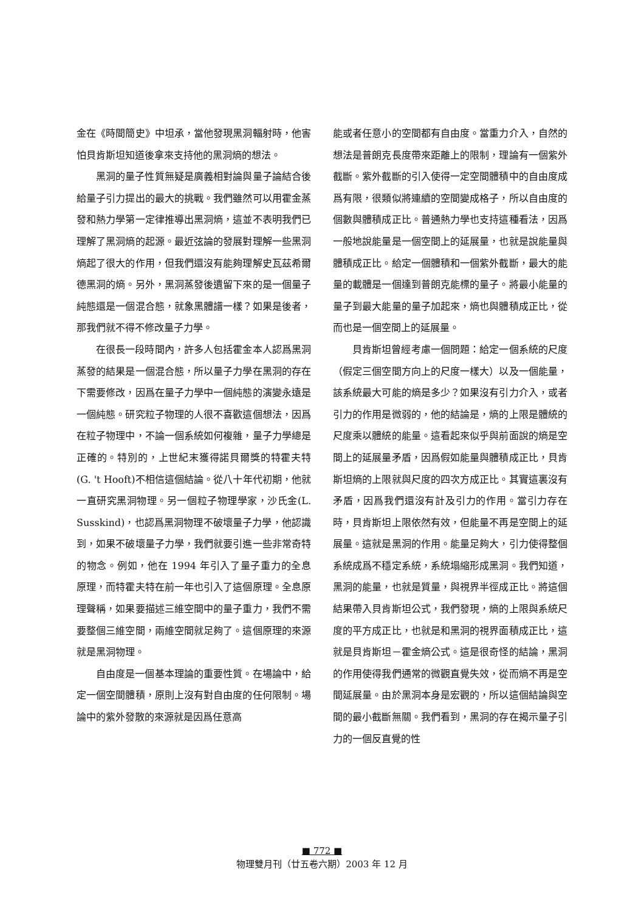金在《時間簡史》中坦承，當他發現黑洞輻射時，他害怕貝肯斯坦知道後拿來支持他的黑洞熵的想法。
黑洞的量子性質無疑是廣義相對論與量子論結合後給量子引力提出的最大的挑戰。我們雖然可以用霍金蒸發和熱力學第一定律推導出黑洞熵，這並不表明我們已理解了黑洞熵的起源。最近弦論的發展對理解一些黑洞熵起了很大的作用，但我們還沒有能夠理解史瓦茲希爾德黑洞的熵。另外，黑洞蒸發後遺留下來的是一個量子純態還是一個混合態，就象黑體譜一樣？如果是後者，那我們就不得不修改量子力學。
在很長一段時間內，許多人包括霍金本人認爲黑洞蒸發的結果是一個混合態，所以量子力學在黑洞的存在下需要修改，因爲在量子力學中一個純態的演變永遠是一個純態。研究粒子物理的人很不喜歡這個想法，因爲在粒子物理中，不論一個系統如何複雜，量子力學總是正確的。特別的，上世紀末獲得諾貝爾獎的特霍夫特(G. 't Hooft)不相信這個結論。從八十年代初期，他就一直研究黑洞物理。另一個粒子物理學家，沙氏金(L. Susskind)，也認爲黑洞物理不破壞量子力學，他認識到，如果不破壞量子力學，我們就要引進一些非常奇特的物念。例如，他在 1994 年引入了量子重力的全息原理，而特霍夫特在前一年也引入了這個原理。全息原理聲稱，如果要描述三維空間中的量子重力，我們不需要整個三維空間，兩維空間就足夠了。這個原理的來源就是黑洞物理。
自由度是一個基本理論的重要性質。在場論中，給定一個空間體積，原則上沒有對自由度的任何限制。場論中的紫外發散的來源就是因爲任意高
能或者任意小的空間都有自由度。當重力介入，自然的想法是普朗克長度帶來距離上的限制，理論有一個紫外截斷。紫外截斷的引入使得一定空間體積中的自由度成爲有限，很類似將連續的空間變成格子，所以自由度的個數與體積成正比。普通熱力學也支持這種看法，因爲一般地說能量是一個空間上的延展量，也就是說能量與體積成正比。給定一個體積和一個紫外截斷，最大的能量的載體是一個達到普朗克能標的量子。將最小能量的量子到最大能量的量子加起來，熵也與體積成正比，從而也是一個空間上的延展量。
貝肯斯坦曾經考慮一個問題：給定一個系統的尺度（假定三個空間方向上的尺度一樣大）以及一個能量，該系統最大可能的熵是多少？如果沒有引力介入，或者引力的作用是微弱的，他的結論是，熵的上限是體統的尺度乘以體統的能量。這看起來似乎與前面說的熵是空間上的延展量矛盾，因爲假如能量與體積成正比，貝肯斯坦熵的上限就與尺度的四次方成正比。其實這裏沒有矛盾，因爲我們還沒有計及引力的作用。當引力存在時，貝肯斯坦上限依然有效，但能量不再是空間上的延展量。這就是黑洞的作用。能量足夠大，引力使得整個系統成爲不穩定系統，系統塌縮形成黑洞。我們知道，黑洞的能量，也就是質量，與視界半徑成正比。將這個結果帶入貝肯斯坦公式，我們發現，熵的上限與系統尺度的平方成正比，也就是和黑洞的視界面積成正比，這就是貝肯斯坦－霍金熵公式。這是很奇怪的結論，黑洞的作用使得我們通常的微觀直覺失效，從而熵不再是空間延展量。由於黑洞本身是宏觀的，所以這個結論與空間的最小截斷無關。我們看到，黑洞的存在揭示量子引力的一個反直覺的性
■ 772 ■
物理雙月刊（廿五卷六期）2003 年 12 月